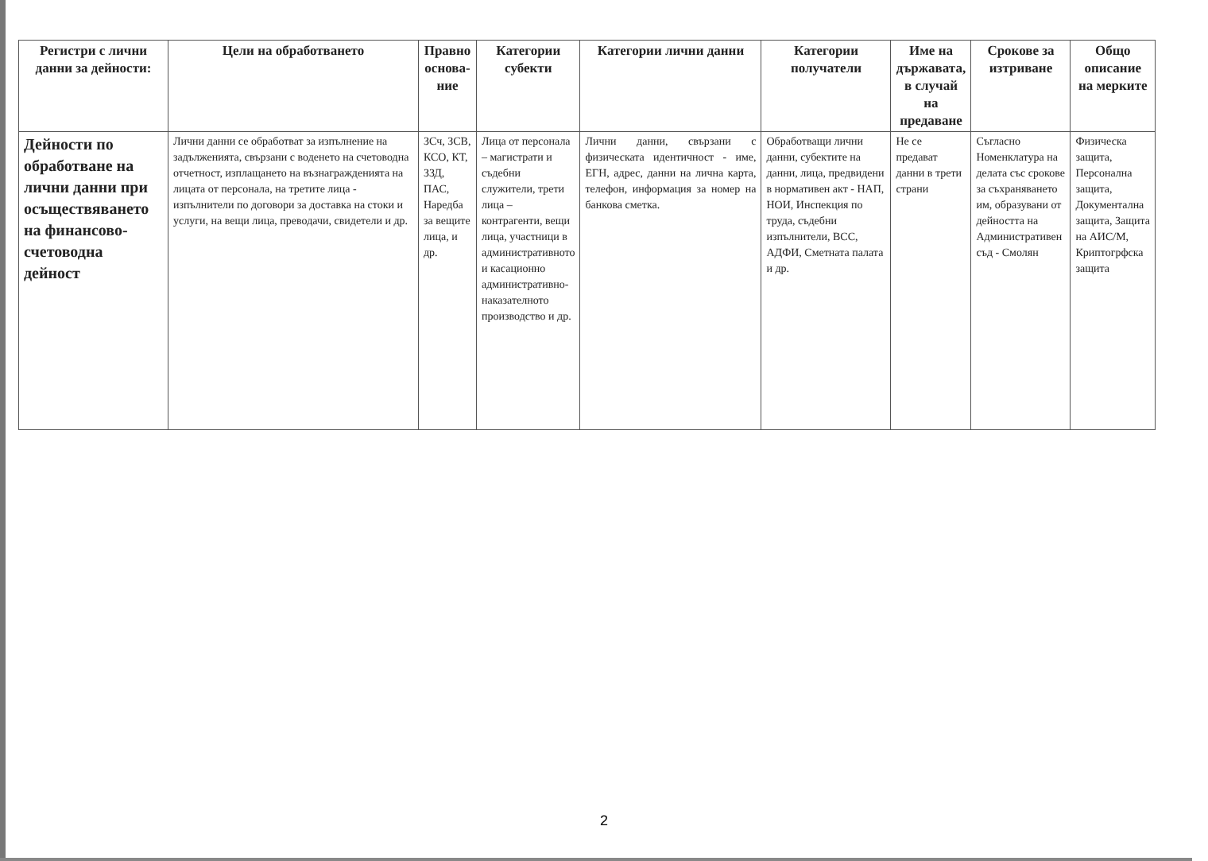| Регистри с лични данни за дейности: | Цели на обработването | Правно основа-ние | Категории субекти | Категории лични данни | Категории получатели | Име на държавата, в случай на предаване | Срокове за изтриване | Общо описание на мерките |
| --- | --- | --- | --- | --- | --- | --- | --- | --- |
| Дейности по обработване на лични данни при осъществяването на финансово-счетоводна дейност | Лични данни се обработват за изпълнение на задълженията, свързани с воденето на счетоводна отчетност, изплащането на възнагражденията на лицата от персонала, на третите лица - изпълнители по договори за доставка на стоки и услуги, на вещи лица, преводачи, свидетели и др. | ЗСч, ЗСВ, КСО, КТ, ЗЗД, ПАС, Наредба за вещите лица, и др. | Лица от персонала – магистрати и съдебни служители, трети лица – контрагенти, вещи лица, участници в административното и касационно административно-наказателното производство и др. | Лични данни, свързани с физическата идентичност - име, ЕГН, адрес, данни на лична карта, телефон, информация за номер на банкова сметка. | Обработващи лични данни, субектите на данни, лица, предвидени в нормативен акт - НАП, НОИ, Инспекция по труда, съдебни изпълнители, ВСС, АДФИ, Сметната палата и др. | Не се предават данни в трети страни | Съгласно Номенклатура на делата със срокове за съхраняването им, образувани от дейността на Административен съд - Смолян | Физическа защита, Персонална защита, Документална защита, Защита на АИС/М, Криптогрфска защита |
2